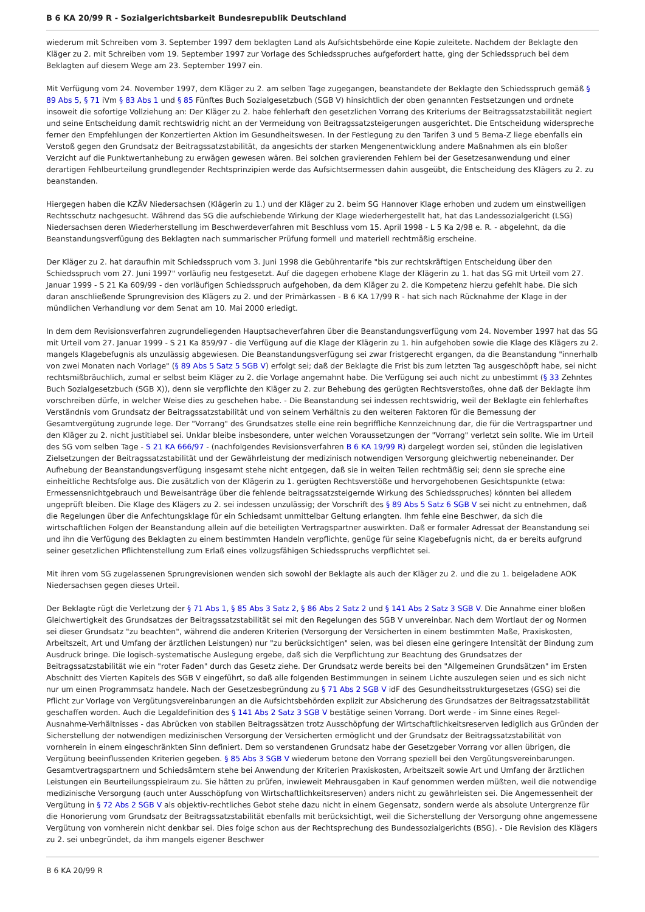B 6 KA 20/99 R - Sozialgerichtsbarkeit Bundesrepublik Deutschland
wiederum mit Schreiben vom 3. September 1997 dem beklagten Land als Aufsichtsbehörde eine Kopie zuleitete. Nachdem der Beklagte den Kläger zu 2. mit Schreiben vom 19. September 1997 zur Vorlage des Schiedsspruches aufgefordert hatte, ging der Schiedsspruch bei dem Beklagten auf diesem Wege am 23. September 1997 ein.
Mit Verfügung vom 24. November 1997, dem Kläger zu 2. am selben Tage zugegangen, beanstandete der Beklagte den Schiedsspruch gemäß § 89 Abs 5, § 71 iVm § 83 Abs 1 und § 85 Fünftes Buch Sozialgesetzbuch (SGB V) hinsichtlich der oben genannten Festsetzungen und ordnete insoweit die sofortige Vollziehung an: Der Kläger zu 2. habe fehlerhaft den gesetzlichen Vorrang des Kriteriums der Beitragssatzstabilität negiert und seine Entscheidung damit rechtswidrig nicht an der Vermeidung von Beitragssatzsteigerungen ausgerichtet. Die Entscheidung widerspreche ferner den Empfehlungen der Konzertierten Aktion im Gesundheitswesen. In der Festlegung zu den Tarifen 3 und 5 Bema-Z liege ebenfalls ein Verstoß gegen den Grundsatz der Beitragssatzstabilität, da angesichts der starken Mengenentwicklung andere Maßnahmen als ein bloßer Verzicht auf die Punktwertanhebung zu erwägen gewesen wären. Bei solchen gravierenden Fehlern bei der Gesetzesanwendung und einer derartigen Fehlbeurteilung grundlegender Rechtsprinzipien werde das Aufsichtsermessen dahin ausgeübt, die Entscheidung des Klägers zu 2. zu beanstanden.
Hiergegen haben die KZÄV Niedersachsen (Klägerin zu 1.) und der Kläger zu 2. beim SG Hannover Klage erhoben und zudem um einstweiligen Rechtsschutz nachgesucht. Während das SG die aufschiebende Wirkung der Klage wiederhergestellt hat, hat das Landessozialgericht (LSG) Niedersachsen deren Wiederherstellung im Beschwerdeverfahren mit Beschluss vom 15. April 1998 - L 5 Ka 2/98 e. R. - abgelehnt, da die Beanstandungsverfügung des Beklagten nach summarischer Prüfung formell und materiell rechtmäßig erscheine.
Der Kläger zu 2. hat daraufhin mit Schiedsspruch vom 3. Juni 1998 die Gebührentarife "bis zur rechtskräftigen Entscheidung über den Schiedsspruch vom 27. Juni 1997" vorläufig neu festgesetzt. Auf die dagegen erhobene Klage der Klägerin zu 1. hat das SG mit Urteil vom 27. Januar 1999 - S 21 Ka 609/99 - den vorläufigen Schiedsspruch aufgehoben, da dem Kläger zu 2. die Kompetenz hierzu gefehlt habe. Die sich daran anschließende Sprungrevision des Klägers zu 2. und der Primärkassen - B 6 KA 17/99 R - hat sich nach Rücknahme der Klage in der mündlichen Verhandlung vor dem Senat am 10. Mai 2000 erledigt.
In dem dem Revisionsverfahren zugrundeliegenden Hauptsacheverfahren über die Beanstandungsverfügung vom 24. November 1997 hat das SG mit Urteil vom 27. Januar 1999 - S 21 Ka 859/97 - die Verfügung auf die Klage der Klägerin zu 1. hin aufgehoben sowie die Klage des Klägers zu 2. mangels Klagebefugnis als unzulässig abgewiesen. Die Beanstandungsverfügung sei zwar fristgerecht ergangen, da die Beanstandung "innerhalb von zwei Monaten nach Vorlage" (§ 89 Abs 5 Satz 5 SGB V) erfolgt sei; daß der Beklagte die Frist bis zum letzten Tag ausgeschöpft habe, sei nicht rechtsmißbräuchlich, zumal er selbst beim Kläger zu 2. die Vorlage angemahnt habe. Die Verfügung sei auch nicht zu unbestimmt (§ 33 Zehntes Buch Sozialgesetzbuch (SGB X)), denn sie verpflichte den Kläger zu 2. zur Behebung des gerügten Rechtsverstoßes, ohne daß der Beklagte ihm vorschreiben dürfe, in welcher Weise dies zu geschehen habe. - Die Beanstandung sei indessen rechtswidrig, weil der Beklagte ein fehlerhaftes Verständnis vom Grundsatz der Beitragssatzstabilität und von seinem Verhältnis zu den weiteren Faktoren für die Bemessung der Gesamtvergütung zugrunde lege. Der "Vorrang" des Grundsatzes stelle eine rein begriffliche Kennzeichnung dar, die für die Vertragspartner und den Kläger zu 2. nicht justitiabel sei. Unklar bleibe insbesondere, unter welchen Voraussetzungen der "Vorrang" verletzt sein sollte. Wie im Urteil des SG vom selben Tage - S 21 KA 666/97 - (nachfolgendes Revisionsverfahren B 6 KA 19/99 R) dargelegt worden sei, stünden die legislativen Zielsetzungen der Beitragssatzstabilität und der Gewährleistung der medizinisch notwendigen Versorgung gleichwertig nebeneinander. Der Aufhebung der Beanstandungsverfügung insgesamt stehe nicht entgegen, daß sie in weiten Teilen rechtmäßig sei; denn sie spreche eine einheitliche Rechtsfolge aus. Die zusätzlich von der Klägerin zu 1. gerügten Rechtsverstöße und hervorgehobenen Gesichtspunkte (etwa: Ermessensnichtgebrauch und Beweisanträge über die fehlende beitragssatzsteigernde Wirkung des Schiedsspruches) könnten bei alledem ungeprüft bleiben. Die Klage des Klägers zu 2. sei indessen unzulässig; der Vorschrift des § 89 Abs 5 Satz 6 SGB V sei nicht zu entnehmen, daß die Regelungen über die Anfechtungsklage für ein Schiedsamt unmittelbar Geltung erlangten. Ihm fehle eine Beschwer, da sich die wirtschaftlichen Folgen der Beanstandung allein auf die beteiligten Vertragspartner auswirkten. Daß er formaler Adressat der Beanstandung sei und ihn die Verfügung des Beklagten zu einem bestimmten Handeln verpflichte, genüge für seine Klagebefugnis nicht, da er bereits aufgrund seiner gesetzlichen Pflichtenstellung zum Erlaß eines vollzugsfähigen Schiedsspruchs verpflichtet sei.
Mit ihren vom SG zugelassenen Sprungrevisionen wenden sich sowohl der Beklagte als auch der Kläger zu 2. und die zu 1. beigeladene AOK Niedersachsen gegen dieses Urteil.
Der Beklagte rügt die Verletzung der § 71 Abs 1, § 85 Abs 3 Satz 2, § 86 Abs 2 Satz 2 und § 141 Abs 2 Satz 3 SGB V. Die Annahme einer bloßen Gleichwertigkeit des Grundsatzes der Beitragssatzstabilität sei mit den Regelungen des SGB V unvereinbar. Nach dem Wortlaut der og Normen sei dieser Grundsatz "zu beachten", während die anderen Kriterien (Versorgung der Versicherten in einem bestimmten Maße, Praxiskosten, Arbeitszeit, Art und Umfang der ärztlichen Leistungen) nur "zu berücksichtigen" seien, was bei diesen eine geringere Intensität der Bindung zum Ausdruck bringe. Die logisch-systematische Auslegung ergebe, daß sich die Verpflichtung zur Beachtung des Grundsatzes der Beitragssatzstabilität wie ein "roter Faden" durch das Gesetz ziehe. Der Grundsatz werde bereits bei den "Allgemeinen Grundsätzen" im Ersten Abschnitt des Vierten Kapitels des SGB V eingeführt, so daß alle folgenden Bestimmungen in seinem Lichte auszulegen seien und es sich nicht nur um einen Programmsatz handele. Nach der Gesetzesbegründung zu § 71 Abs 2 SGB V idF des Gesundheitsstrukturgesetzes (GSG) sei die Pflicht zur Vorlage von Vergütungsvereinbarungen an die Aufsichtsbehörden explizit zur Absicherung des Grundsatzes der Beitragssatzstabilität geschaffen worden. Auch die Legaldefinition des § 141 Abs 2 Satz 3 SGB V bestätige seinen Vorrang. Dort werde - im Sinne eines Regel-Ausnahme-Verhältnisses - das Abrücken von stabilen Beitragssätzen trotz Ausschöpfung der Wirtschaftlichkeitsreserven lediglich aus Gründen der Sicherstellung der notwendigen medizinischen Versorgung der Versicherten ermöglicht und der Grundsatz der Beitragssatzstabilität von vornherein in einem eingeschränkten Sinn definiert. Dem so verstandenen Grundsatz habe der Gesetzgeber Vorrang vor allen übrigen, die Vergütung beeinflussenden Kriterien gegeben. § 85 Abs 3 SGB V wiederum betone den Vorrang speziell bei den Vergütungsvereinbarungen. Gesamtvertragspartnern und Schiedsämtern stehe bei Anwendung der Kriterien Praxiskosten, Arbeitszeit sowie Art und Umfang der ärztlichen Leistungen ein Beurteilungsspielraum zu. Sie hätten zu prüfen, inwieweit Mehrausgaben in Kauf genommen werden müßten, weil die notwendige medizinische Versorgung (auch unter Ausschöpfung von Wirtschaftlichkeitsreserven) anders nicht zu gewährleisten sei. Die Angemessenheit der Vergütung in § 72 Abs 2 SGB V als objektiv-rechtliches Gebot stehe dazu nicht in einem Gegensatz, sondern werde als absolute Untergrenze für die Honorierung vom Grundsatz der Beitragssatzstabilität ebenfalls mit berücksichtigt, weil die Sicherstellung der Versorgung ohne angemessene Vergütung von vornherein nicht denkbar sei. Dies folge schon aus der Rechtsprechung des Bundessozialgerichts (BSG). - Die Revision des Klägers zu 2. sei unbegründet, da ihm mangels eigener Beschwer
B 6 KA 20/99 R